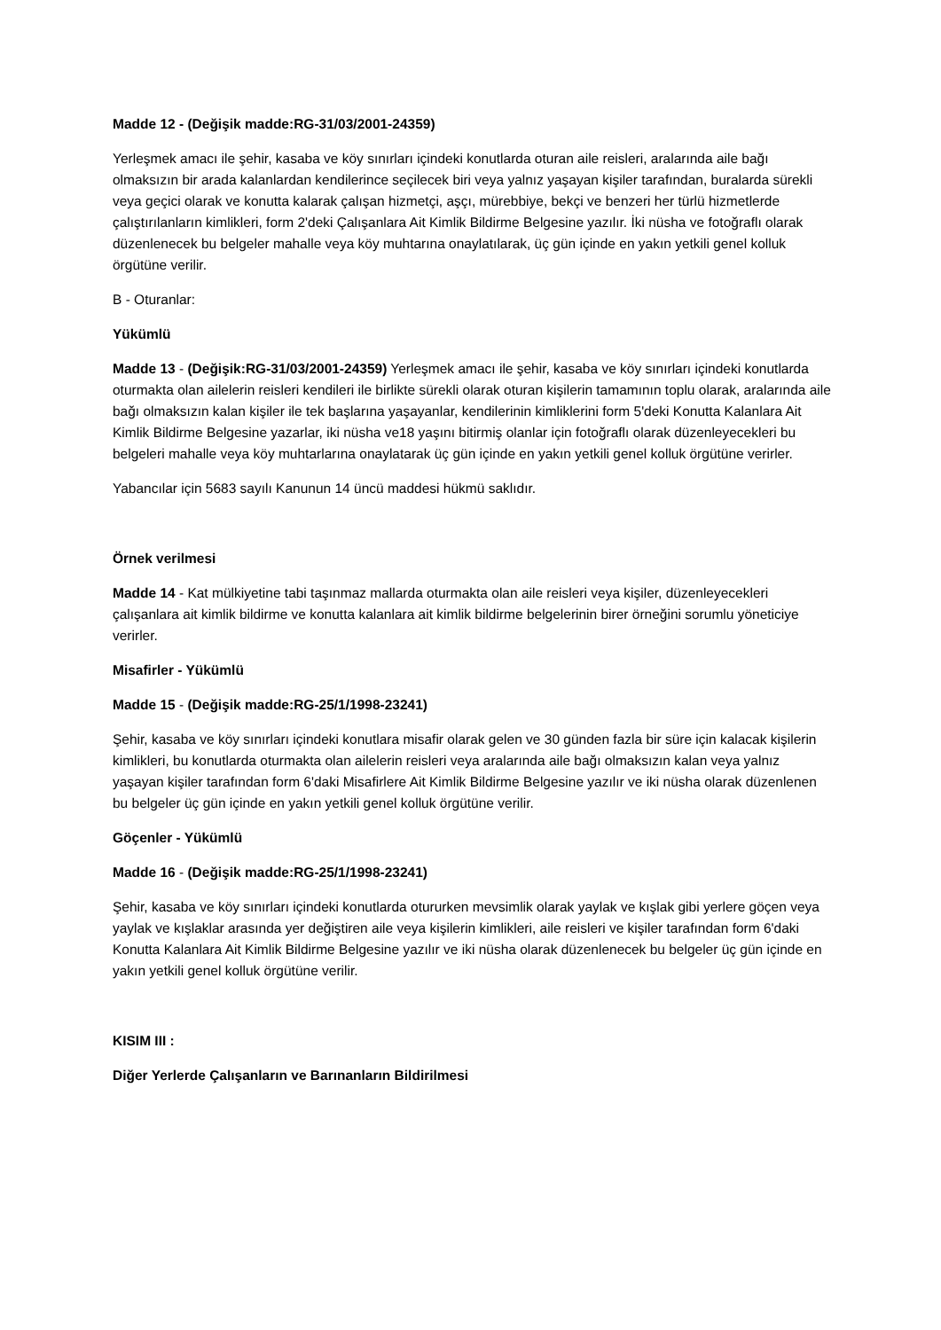Madde 12 - (Değişik madde:RG-31/03/2001-24359)
Yerleşmek amacı ile şehir, kasaba ve köy sınırları içindeki konutlarda oturan aile reisleri, aralarında aile bağı olmaksızın bir arada kalanlardan kendilerince seçilecek biri veya yalnız yaşayan kişiler tarafından, buralarda sürekli veya geçici olarak ve konutta kalarak çalışan hizmetçi, aşçı, mürebbiye, bekçi ve benzeri her türlü hizmetlerde çalıştırılanların kimlikleri, form 2'deki Çalışanlara Ait Kimlik Bildirme Belgesine yazılır. İki nüsha ve fotoğraflı olarak düzenlenecek bu belgeler mahalle veya köy muhtarına onaylatılarak, üç gün içinde en yakın yetkili genel kolluk örgütüne verilir.
B - Oturanlar:
Yükümlü
Madde 13 - (Değişik:RG-31/03/2001-24359) Yerleşmek amacı ile şehir, kasaba ve köy sınırları içindeki konutlarda oturmakta olan ailelerin reisleri kendileri ile birlikte sürekli olarak oturan kişilerin tamamının toplu olarak, aralarında aile bağı olmaksızın kalan kişiler ile tek başlarına yaşayanlar, kendilerinin kimliklerini form 5'deki Konutta Kalanlara Ait Kimlik Bildirme Belgesine yazarlar, iki nüsha ve18 yaşını bitirmiş olanlar için fotoğraflı olarak düzenleyecekleri bu belgeleri mahalle veya köy muhtarlarına onaylatarak üç gün içinde en yakın yetkili genel kolluk örgütüne verirler.
Yabancılar için 5683 sayılı Kanunun 14 üncü maddesi hükmü saklıdır.
Örnek verilmesi
Madde 14 - Kat mülkiyetine tabi taşınmaz mallarda oturmakta olan aile reisleri veya kişiler, düzenleyecekleri çalışanlara ait kimlik bildirme ve konutta kalanlara ait kimlik bildirme belgelerinin birer örneğini sorumlu yöneticiye verirler.
Misafirler - Yükümlü
Madde 15 - (Değişik madde:RG-25/1/1998-23241)
Şehir, kasaba ve köy sınırları içindeki konutlara misafir olarak gelen ve 30 günden fazla bir süre için kalacak kişilerin kimlikleri, bu konutlarda oturmakta olan ailelerin reisleri veya aralarında aile bağı olmaksızın kalan veya yalnız yaşayan kişiler tarafından form 6'daki Misafirlere Ait Kimlik Bildirme Belgesine yazılır ve iki nüsha olarak düzenlenen bu belgeler üç gün içinde en yakın yetkili genel kolluk örgütüne verilir.
Göçenler - Yükümlü
Madde 16 - (Değişik madde:RG-25/1/1998-23241)
Şehir, kasaba ve köy sınırları içindeki konutlarda otururken mevsimlik olarak yaylak ve kışlak gibi yerlere göçen veya yaylak ve kışlaklar arasında yer değiştiren aile veya kişilerin kimlikleri, aile reisleri ve kişiler tarafından form 6'daki Konutta Kalanlara Ait Kimlik Bildirme Belgesine yazılır ve iki nüsha olarak düzenlenecek bu belgeler üç gün içinde en yakın yetkili genel kolluk örgütüne verilir.
KISIM III :
Diğer Yerlerde Çalışanların ve Barınanların Bildirilmesi